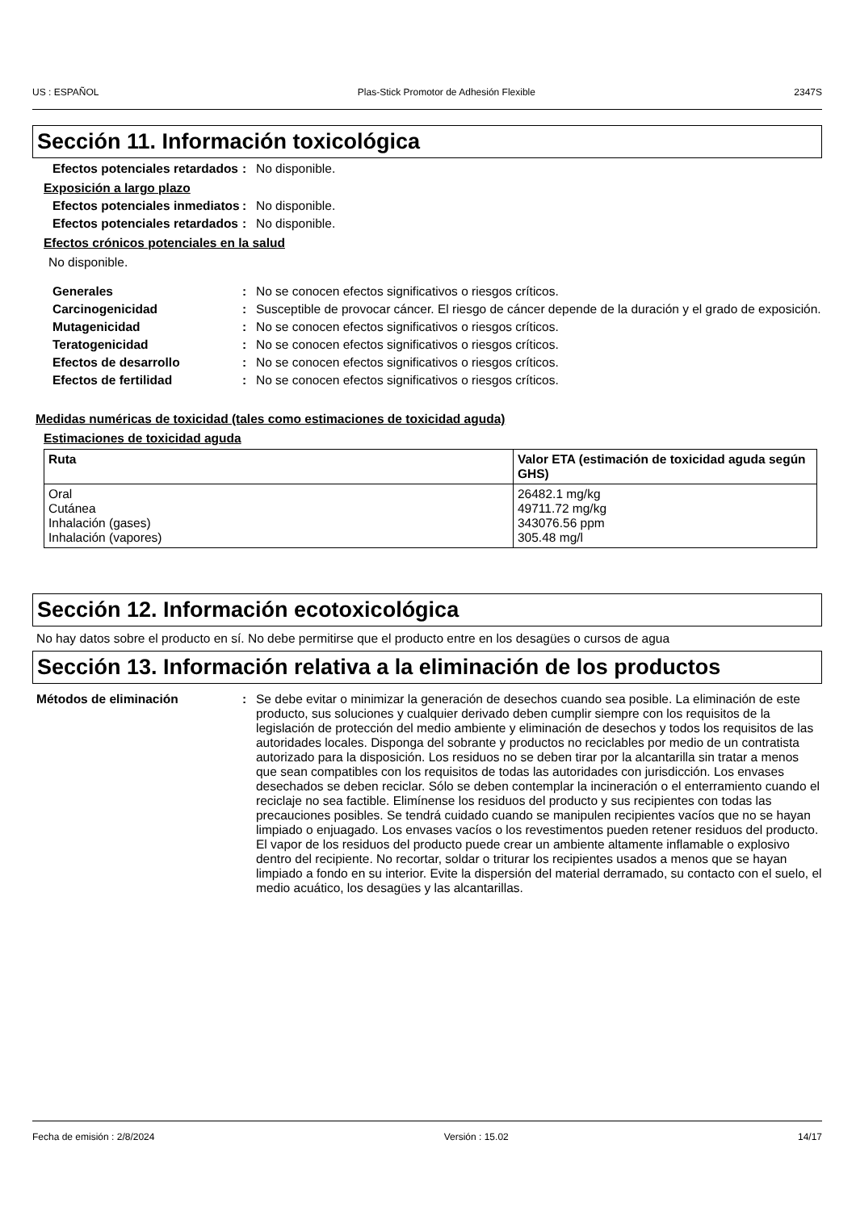US : ESPAÑOL Plas-Stick Promotor de Adhesión Flexible 2347S
Sección 11. Información toxicológica
Efectos potenciales retardados
: No disponible.
Exposición a largo plazo
Efectos potenciales inmediatos
: No disponible.
Efectos potenciales retardados
: No disponible.
Efectos crónicos potenciales en la salud
No disponible.
Generales : No se conocen efectos significativos o riesgos críticos.
Carcinogenicidad : Susceptible de provocar cáncer. El riesgo de cáncer depende de la duración y el grado de exposición.
Mutagenicidad : No se conocen efectos significativos o riesgos críticos.
Teratogenicidad : No se conocen efectos significativos o riesgos críticos.
Efectos de desarrollo : No se conocen efectos significativos o riesgos críticos.
Efectos de fertilidad : No se conocen efectos significativos o riesgos críticos.
Medidas numéricas de toxicidad (tales como estimaciones de toxicidad aguda)
Estimaciones de toxicidad aguda
| Ruta | Valor ETA (estimación de toxicidad aguda según GHS) |
| --- | --- |
| Oral Cutánea Inhalación (gases) Inhalación (vapores) | 26482.1 mg/kg 49711.72 mg/kg 343076.56 ppm 305.48 mg/l |
Sección 12. Información ecotoxicológica
No hay datos sobre el producto en sí. No debe permitirse que el producto entre en los desagües o cursos de agua
Sección 13. Información relativa a la eliminación de los productos
Métodos de eliminación : Se debe evitar o minimizar la generación de desechos cuando sea posible. La eliminación de este producto, sus soluciones y cualquier derivado deben cumplir siempre con los requisitos de la legislación de protección del medio ambiente y eliminación de desechos y todos los requisitos de las autoridades locales. Disponga del sobrante y productos no reciclables por medio de un contratista autorizado para la disposición. Los residuos no se deben tirar por la alcantarilla sin tratar a menos que sean compatibles con los requisitos de todas las autoridades con jurisdicción. Los envases desechados se deben reciclar. Sólo se deben contemplar la incineración o el enterramiento cuando el reciclaje no sea factible. Elimínense los residuos del producto y sus recipientes con todas las precauciones posibles. Se tendrá cuidado cuando se manipulen recipientes vacíos que no se hayan limpiado o enjuagado. Los envases vacíos o los revestimentos pueden retener residuos del producto. El vapor de los residuos del producto puede crear un ambiente altamente inflamable o explosivo dentro del recipiente. No recortar, soldar o triturar los recipientes usados a menos que se hayan limpiado a fondo en su interior. Evite la dispersión del material derramado, su contacto con el suelo, el medio acuático, los desagües y las alcantarillas.
Fecha de emisión : 2/8/2024 Versión : 15.02 14/17